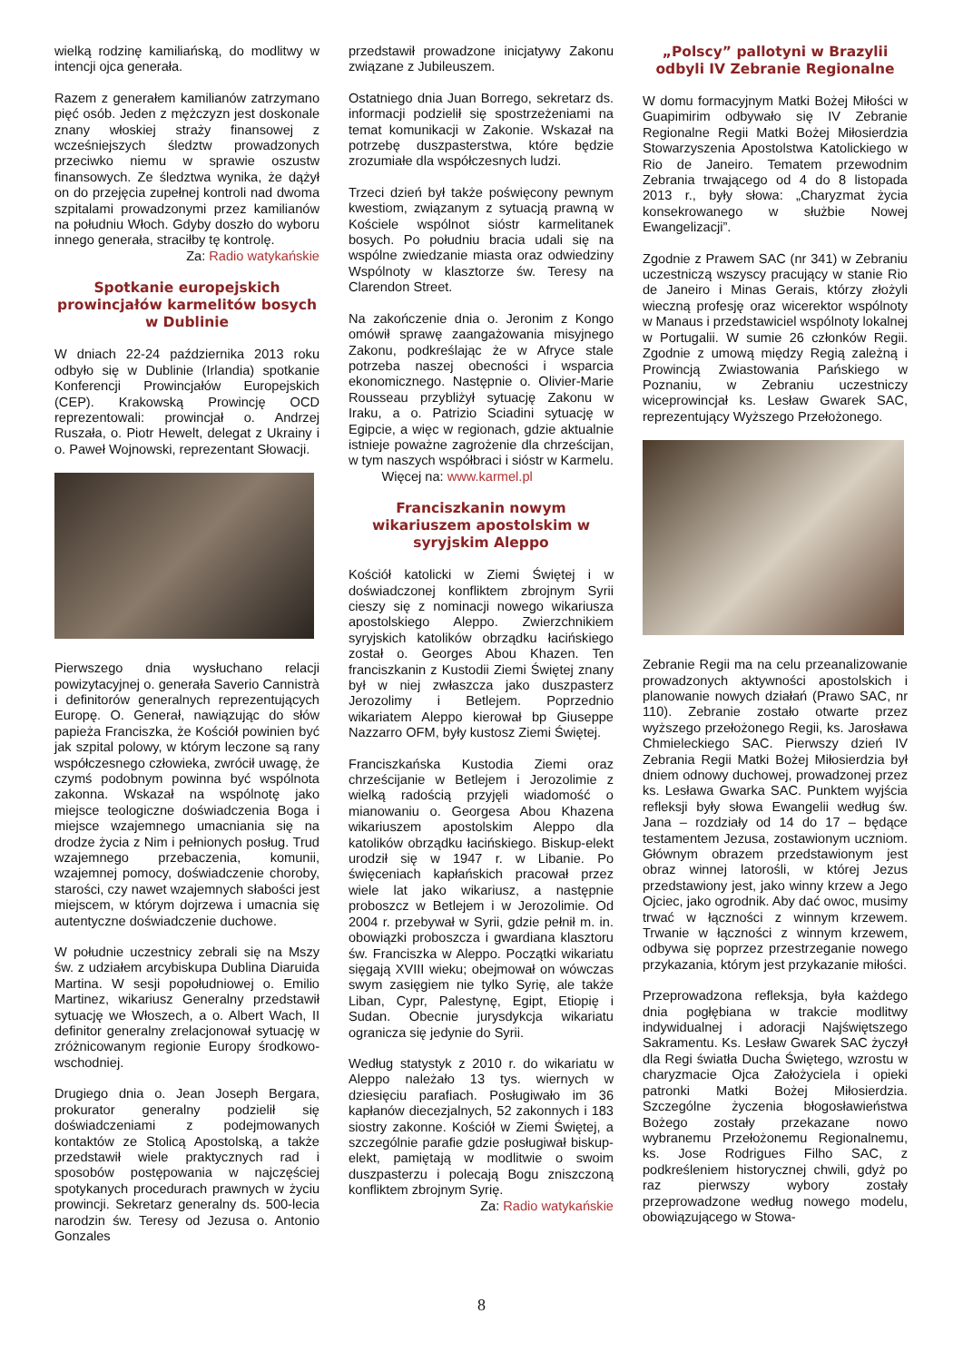wielką rodzinę kamiliańską, do modlitwy w intencji ojca generała.
Razem z generałem kamilianów zatrzymano pięć osób. Jeden z mężczyzn jest doskonale znany włoskiej straży finansowej z wcześniejszych śledztw prowadzonych przeciwko niemu w sprawie oszustw finansowych. Ze śledztwa wynika, że dążył on do przejęcia zupełnej kontroli nad dwoma szpitalami prowadzonymi przez kamilianów na południu Włoch. Gdyby doszło do wyboru innego generała, straciłby tę kontrolę.
Za: Radio watykańskie
Spotkanie europejskich prowincjałów karmelitów bosych w Dublinie
W dniach 22-24 października 2013 roku odbyło się w Dublinie (Irlandia) spotkanie Konferencji Prowincjałów Europejskich (CEP). Krakowską Prowincję OCD reprezentowali: prowincjał o. Andrzej Ruszała, o. Piotr Hewelt, delegat z Ukrainy i o. Paweł Wojnowski, reprezentant Słowacji.
Pierwszego dnia wysłuchano relacji powizytacyjnej o. generała Saverio Cannistrà i definitorów generalnych reprezentujących Europę. O. Generał, nawiązując do słów papieża Franciszka, że Kościół powinien być jak szpital polowy, w którym leczone są rany współczesnego człowieka, zwrócił uwagę, że czymś podobnym powinna być wspólnota zakonna. Wskazał na wspólnotę jako miejsce teologiczne doświadczenia Boga i miejsce wzajemnego umacniania się na drodze życia z Nim i pełnionych posług. Trud wzajemnego przebaczenia, komunii, wzajemnej pomocy, doświadczenie choroby, starości, czy nawet wzajemnych słabości jest miejscem, w którym dojrzewa i umacnia się autentyczne doświadczenie duchowe.
W południe uczestnicy zebrali się na Mszy św. z udziałem arcybiskupa Dublina Diaruida Martina. W sesji popołudniowej o. Emilio Martinez, wikariusz Generalny przedstawił sytuację we Włoszech, a o. Albert Wach, II definitor generalny zrelacjonował sytuację w zróżnicowanym regionie Europy środkowo-wschodniej.
Drugiego dnia o. Jean Joseph Bergara, prokurator generalny podzielił się doświadczeniami z podejmowanych kontaktów ze Stolicą Apostolską, a także przedstawił wiele praktycznych rad i sposobów postępowania w najczęściej spotykanych procedurach prawnych w życiu prowincji. Sekretarz generalny ds. 500-lecia narodzin św. Teresy od Jezusa o. Antonio Gonzales
przedstawił prowadzone inicjatywy Zakonu związane z Jubileuszem.
Ostatniego dnia Juan Borrego, sekretarz ds. informacji podzielił się spostrzeżeniami na temat komunikacji w Zakonie. Wskazał na potrzebę duszpasterstwa, które będzie zrozumiałe dla współczesnych ludzi.
Trzeci dzień był także poświęcony pewnym kwestiom, związanym z sytuacją prawną w Kościele wspólnot sióstr karmelitanek bosych. Po południu bracia udali się na wspólne zwiedzanie miasta oraz odwiedziny Wspólnoty w klasztorze św. Teresy na Clarendon Street.
Na zakończenie dnia o. Jeronim z Kongo omówił sprawę zaangażowania misyjnego Zakonu, podkreślając że w Afryce stale potrzeba naszej obecności i wsparcia ekonomicznego. Następnie o. Olivier-Marie Rousseau przybliżył sytuację Zakonu w Iraku, a o. Patrizio Sciadini sytuację w Egipcie, a więc w regionach, gdzie aktualnie istnieje poważne zagrożenie dla chrześcijan, w tym naszych współbraci i sióstr w Karmelu. Więcej na: www.karmel.pl
Franciszkanin nowym wikariuszem apostolskim w syryjskim Aleppo
Kościół katolicki w Ziemi Świętej i w doświadczonej konfliktem zbrojnym Syrii cieszy się z nominacji nowego wikariusza apostolskiego Aleppo. Zwierzchnikiem syryjskich katolików obrządku łacińskiego został o. Georges Abou Khazen. Ten franciszkanin z Kustodii Ziemi Świętej znany był w niej zwłaszcza jako duszpasterz Jerozolimy i Betlejem. Poprzednio wikariatem Aleppo kierował bp Giuseppe Nazzarro OFM, były kustosz Ziemi Świętej.
Franciszkańska Kustodia Ziemi oraz chrześcijanie w Betlejem i Jerozolimie z wielką radością przyjęli wiadomość o mianowaniu o. Georgesa Abou Khazena wikariuszem apostolskim Aleppo dla katolików obrządku łacińskiego. Biskup-elekt urodził się w 1947 r. w Libanie. Po święceniach kapłańskich pracował przez wiele lat jako wikariusz, a następnie proboszcz w Betlejem i w Jerozolimie. Od 2004 r. przebywał w Syrii, gdzie pełnił m. in. obowiązki proboszcza i gwardiana klasztoru św. Franciszka w Aleppo. Początki wikariatu sięgają XVIII wieku; obejmował on wówczas swym zasięgiem nie tylko Syrię, ale także Liban, Cypr, Palestynę, Egipt, Etiopię i Sudan. Obecnie jurysdykcja wikariatu ogranicza się jedynie do Syrii.
Według statystyk z 2010 r. do wikariatu w Aleppo należało 13 tys. wiernych w dziesięciu parafiach. Posługiwało im 36 kapłanów diecezjalnych, 52 zakonnych i 183 siostry zakonne. Kościół w Ziemi Świętej, a szczególnie parafie gdzie posługiwał biskup-elekt, pamiętają w modlitwie o swoim duszpasterzu i polecają Bogu zniszczoną konfliktem zbrojnym Syrię.
Za: Radio watykańskie
„Polscy” pallotyni w Brazylii odbyli IV Zebranie Regionalne
W domu formacyjnym Matki Bożej Miłości w Guapimirim odbywało się IV Zebranie Regionalne Regii Matki Bożej Miłosierdzia Stowarzyszenia Apostolstwa Katolickiego w Rio de Janeiro. Tematem przewodnim Zebrania trwającego od 4 do 8 listopada 2013 r., były słowa: „Charyzmat życia konsekrowanego w służbie Nowej Ewangelizacji”.
Zgodnie z Prawem SAC (nr 341) w Zebraniu uczestniczą wszyscy pracujący w stanie Rio de Janeiro i Minas Gerais, którzy złożyli wieczną profesję oraz wicerektor wspólnoty w Manaus i przedstawiciel wspólnoty lokalnej w Portugalii. W sumie 26 członków Regii. Zgodnie z umową między Regią zależną i Prowincją Zwiastowania Pańskiego w Poznaniu, w Zebraniu uczestniczy wiceprowincjał ks. Lesław Gwarek SAC, reprezentujący Wyższego Przełożonego.
Zebranie Regii ma na celu przeanalizowanie prowadzonych aktywności apostolskich i planowanie nowych działań (Prawo SAC, nr 110). Zebranie zostało otwarte przez wyższego przełożonego Regii, ks. Jarosława Chmieleckiego SAC. Pierwszy dzień IV Zebrania Regii Matki Bożej Miłosierdzia był dniem odnowy duchowej, prowadzonej przez ks. Lesława Gwarka SAC. Punktem wyjścia refleksji były słowa Ewangelii według św. Jana – rozdziały od 14 do 17 – będące testamentem Jezusa, zostawionym uczniom. Głównym obrazem przedstawionym jest obraz winnej latorośli, w której Jezus przedstawiony jest, jako winny krzew a Jego Ojciec, jako ogrodnik. Aby dać owoc, musimy trwać w łączności z winnym krzewem. Trwanie w łączności z winnym krzewem, odbywa się poprzez przestrzeganie nowego przykazania, którym jest przykazanie miłości.
Przeprowadzona refleksja, była każdego dnia pogłębiana w trakcie modlitwy indywidualnej i adoracji Najświętszego Sakramentu. Ks. Lesław Gwarek SAC życzył dla Regi światła Ducha Świętego, wzrostu w charyzmacie Ojca Założyciela i opieki patronki Matki Bożej Miłosierdzia. Szczególne życzenia błogosławieństwa Bożego zostały przekazane nowo wybranemu Przełożonemu Regionalnemu, ks. Jose Rodrigues Filho SAC, z podkreśleniem historycznej chwili, gdyż po raz pierwszy wybory zostały przeprowadzone według nowego modelu, obowiązującego w Stowa-
8